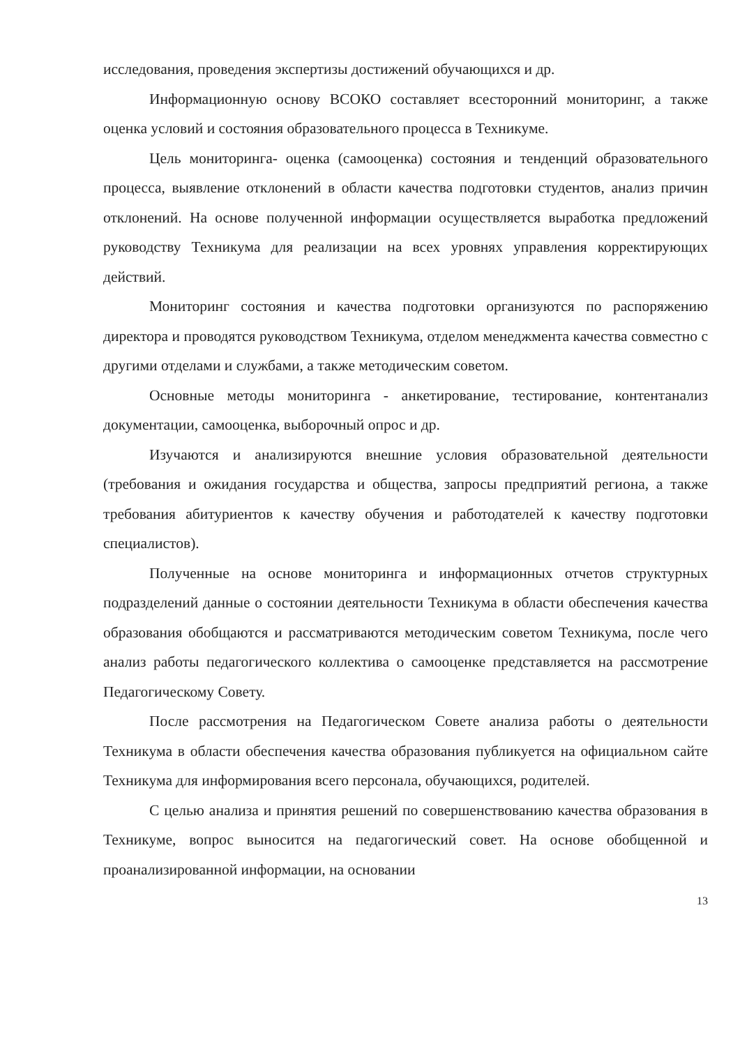исследования, проведения экспертизы достижений обучающихся и др.
Информационную основу ВСОКО составляет всесторонний мониторинг, а также оценка условий и состояния образовательного процесса в Техникуме.
Цель мониторинга- оценка (самооценка) состояния и тенденций образовательного процесса, выявление отклонений в области качества подготовки студентов, анализ причин отклонений. На основе полученной информации осуществляется выработка предложений руководству Техникума для реализации на всех уровнях управления корректирующих действий.
Мониторинг состояния и качества подготовки организуются по распоряжению директора и проводятся руководством Техникума, отделом менеджмента качества совместно с другими отделами и службами, а также методическим советом.
Основные методы мониторинга - анкетирование, тестирование, контентанализ документации, самооценка, выборочный опрос и др.
Изучаются и анализируются внешние условия образовательной деятельности (требования и ожидания государства и общества, запросы предприятий региона, а также требования абитуриентов к качеству обучения и работодателей к качеству подготовки специалистов).
Полученные на основе мониторинга и информационных отчетов структурных подразделений данные о состоянии деятельности Техникума в области обеспечения качества образования обобщаются и рассматриваются методическим советом Техникума, после чего анализ работы педагогического коллектива о самооценке представляется на рассмотрение Педагогическому Совету.
После рассмотрения на Педагогическом Совете анализа работы о деятельности Техникума в области обеспечения качества образования публикуется на официальном сайте Техникума для информирования всего персонала, обучающихся, родителей.
С целью анализа и принятия решений по совершенствованию качества образования в Техникуме, вопрос выносится на педагогический совет. На основе обобщенной и проанализированной информации, на основании
13